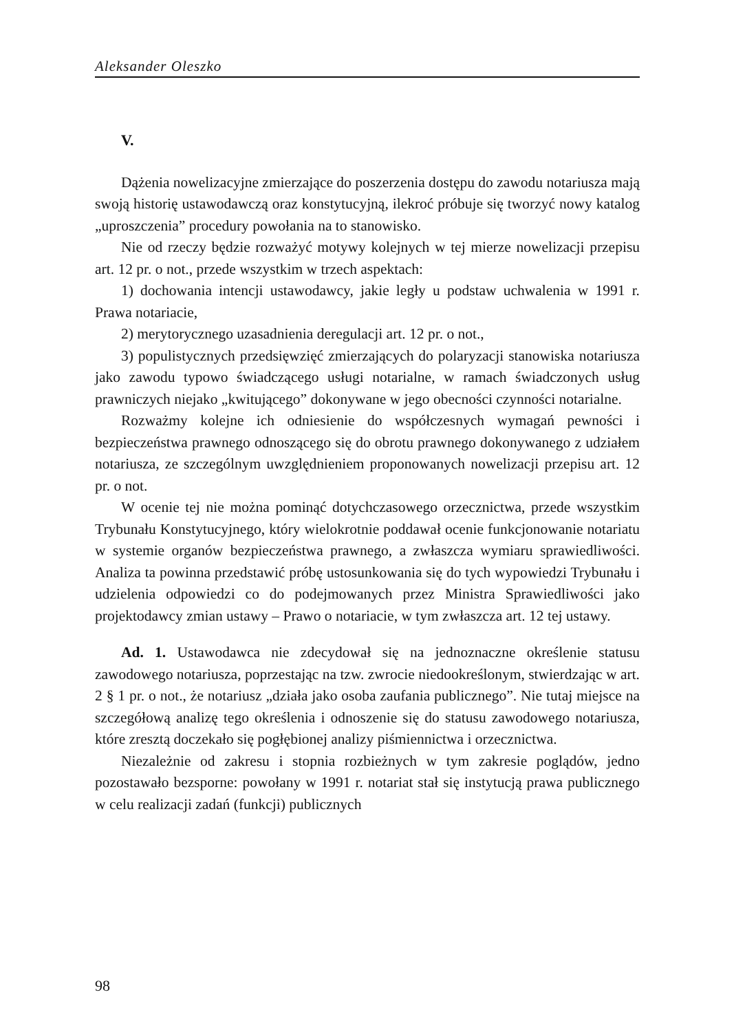Aleksander Oleszko
V.
Dążenia nowelizacyjne zmierzające do poszerzenia dostępu do zawodu notariusza mają swoją historię ustawodawczą oraz konstytucyjną, ilekroć próbuje się tworzyć nowy katalog „uproszczenia” procedury powołania na to stanowisko.
Nie od rzeczy będzie rozważyć motywy kolejnych w tej mierze nowelizacji przepisu art. 12 pr. o not., przede wszystkim w trzech aspektach:
1) dochowania intencji ustawodawcy, jakie legły u podstaw uchwalenia w 1991 r. Prawa notariacie,
2) merytorycznego uzasadnienia deregulacji art. 12 pr. o not.,
3) populistycznych przedsięwzięć zmierzających do polaryzacji stanowiska notariusza jako zawodu typowo świadczącego usługi notarialne, w ramach świadczonych usług prawniczych niejako „kwitującego” dokonywane w jego obecności czynności notarialne.
Rozważmy kolejne ich odniesienie do współczesnych wymagań pewności i bezpieczeństwa prawnego odnoszącego się do obrotu prawnego dokonywanego z udziałem notariusza, ze szczególnym uwzględnieniem proponowanych nowelizacji przepisu art. 12 pr. o not.
W ocenie tej nie można pominąć dotychczasowego orzecznictwa, przede wszystkim Trybunału Konstytucyjnego, który wielokrotnie poddawał ocenie funkcjonowanie notariatu w systemie organów bezpieczeństwa prawnego, a zwłaszcza wymiaru sprawiedliwości. Analiza ta powinna przedstawić próbę ustosunkowania się do tych wypowiedzi Trybunału i udzielenia odpowiedzi co do podejmowanych przez Ministra Sprawiedliwości jako projektodawcy zmian ustawy – Prawo o notariacie, w tym zwłaszcza art. 12 tej ustawy.
Ad. 1. Ustawodawca nie zdecydował się na jednoznaczne określenie statusu zawodowego notariusza, poprzestając na tzw. zwrocie niedookreślonym, stwierdzając w art. 2 § 1 pr. o not., że notariusz „działa jako osoba zaufania publicznego”. Nie tutaj miejsce na szczegółową analizę tego określenia i odnoszenie się do statusu zawodowego notariusza, które zresztą doczekało się pogłębionej analizy piśmiennictwa i orzecznictwa.
Niezależnie od zakresu i stopnia rozbieżnych w tym zakresie poglądów, jedno pozostawało bezsporne: powołany w 1991 r. notariat stał się instytucją prawa publicznego w celu realizacji zadań (funkcji) publicznych
98